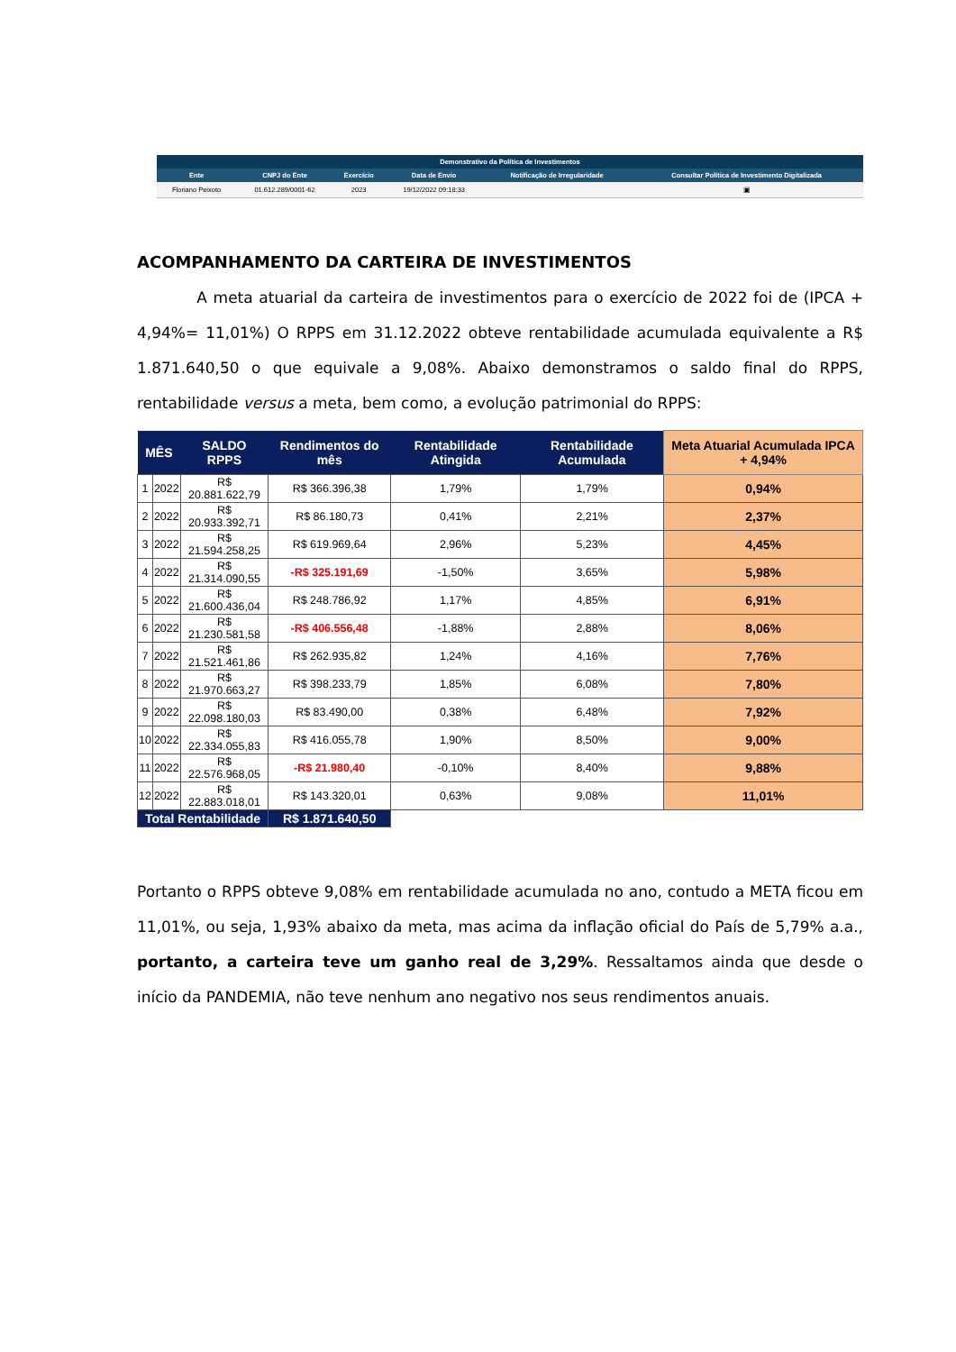| Demonstrativo da Política de Investimentos | | | | | |
| --- | --- | --- | --- | --- | --- |
| Ente | CNPJ do Ente | Exercício | Data de Envio | Notificação de Irregularidade | Consultar Política de Investimento Digitalizada |
| Floriano Peixoto | 01.612.289/0001-62 | 2023 | 19/12/2022 09:18:33 | | ▣ |
ACOMPANHAMENTO DA CARTEIRA DE INVESTIMENTOS
A meta atuarial da carteira de investimentos para o exercício de 2022 foi de (IPCA + 4,94%= 11,01%) O RPPS em 31.12.2022 obteve rentabilidade acumulada equivalente a R$ 1.871.640,50 o que equivale a 9,08%. Abaixo demonstramos o saldo final do RPPS, rentabilidade versus a meta, bem como, a evolução patrimonial do RPPS:
| MÊS | | SALDO RPPS | Rendimentos do mês | Rentabilidade Atingida | Rentabilidade Acumulada | Meta Atuarial Acumulada IPCA + 4,94% |
| --- | --- | --- | --- | --- | --- | --- |
| 1 | 2022 | R$ 20.881.622,79 | R$ 366.396,38 | 1,79% | 1,79% | 0,94% |
| 2 | 2022 | R$ 20.933.392,71 | R$ 86.180,73 | 0,41% | 2,21% | 2,37% |
| 3 | 2022 | R$ 21.594.258,25 | R$ 619.969,64 | 2,96% | 5,23% | 4,45% |
| 4 | 2022 | R$ 21.314.090,55 | -R$ 325.191,69 | -1,50% | 3,65% | 5,98% |
| 5 | 2022 | R$ 21.600.436,04 | R$ 248.786,92 | 1,17% | 4,85% | 6,91% |
| 6 | 2022 | R$ 21.230.581,58 | -R$ 406.556,48 | -1,88% | 2,88% | 8,06% |
| 7 | 2022 | R$ 21.521.461,86 | R$ 262.935,82 | 1,24% | 4,16% | 7,76% |
| 8 | 2022 | R$ 21.970.663,27 | R$ 398.233,79 | 1,85% | 6,08% | 7,80% |
| 9 | 2022 | R$ 22.098.180,03 | R$ 83.490,00 | 0,38% | 6,48% | 7,92% |
| 10 | 2022 | R$ 22.334.055,83 | R$ 416.055,78 | 1,90% | 8,50% | 9,00% |
| 11 | 2022 | R$ 22.576.968,05 | -R$ 21.980,40 | -0,10% | 8,40% | 9,88% |
| 12 | 2022 | R$ 22.883.018,01 | R$ 143.320,01 | 0,63% | 9,08% | 11,01% |
| Total Rentabilidade | | | R$ 1.871.640,50 | | | |
Portanto o RPPS obteve 9,08% em rentabilidade acumulada no ano, contudo a META ficou em 11,01%, ou seja, 1,93% abaixo da meta, mas acima da inflação oficial do País de 5,79% a.a., portanto, a carteira teve um ganho real de 3,29%. Ressaltamos ainda que desde o início da PANDEMIA, não teve nenhum ano negativo nos seus rendimentos anuais.